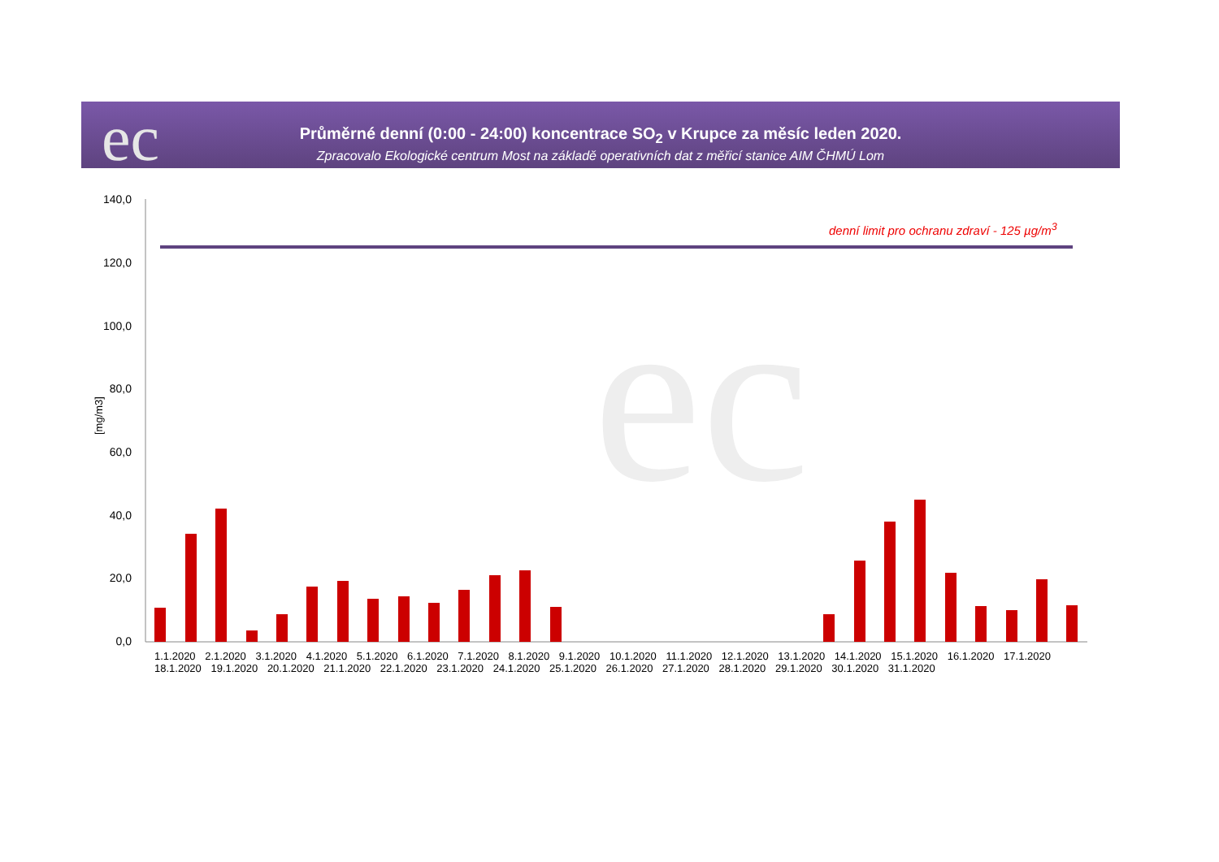Průměrné denní (0:00 - 24:00) koncentrace SO<sub>2</sub> v Krupce za měsíc leden 2020.
Zpracovalo Ekologické centrum Most na základě operativních dat z měřicí stanice AIM ČHMÚ Lom
ec
denní limit pro ochranu zdraví - 125 µg/m<sup>3</sup>
ec
140,0
120,0
100,0
80,0
60,0
40,0
20,0
0,0
[mg/m3]
1.1.2020 2.1.2020 3.1.2020 4.1.2020 5.1.2020 6.1.2020 7.1.2020 8.1.2020 9.1.2020 10.1.2020 11.1.2020 12.1.2020 13.1.2020 14.1.2020 15.1.2020 16.1.2020 17.1.2020 18.1.2020 19.1.2020 20.1.2020 21.1.2020 22.1.2020 23.1.2020 24.1.2020 25.1.2020 26.1.2020 27.1.2020 28.1.2020 29.1.2020 30.1.2020 31.1.2020